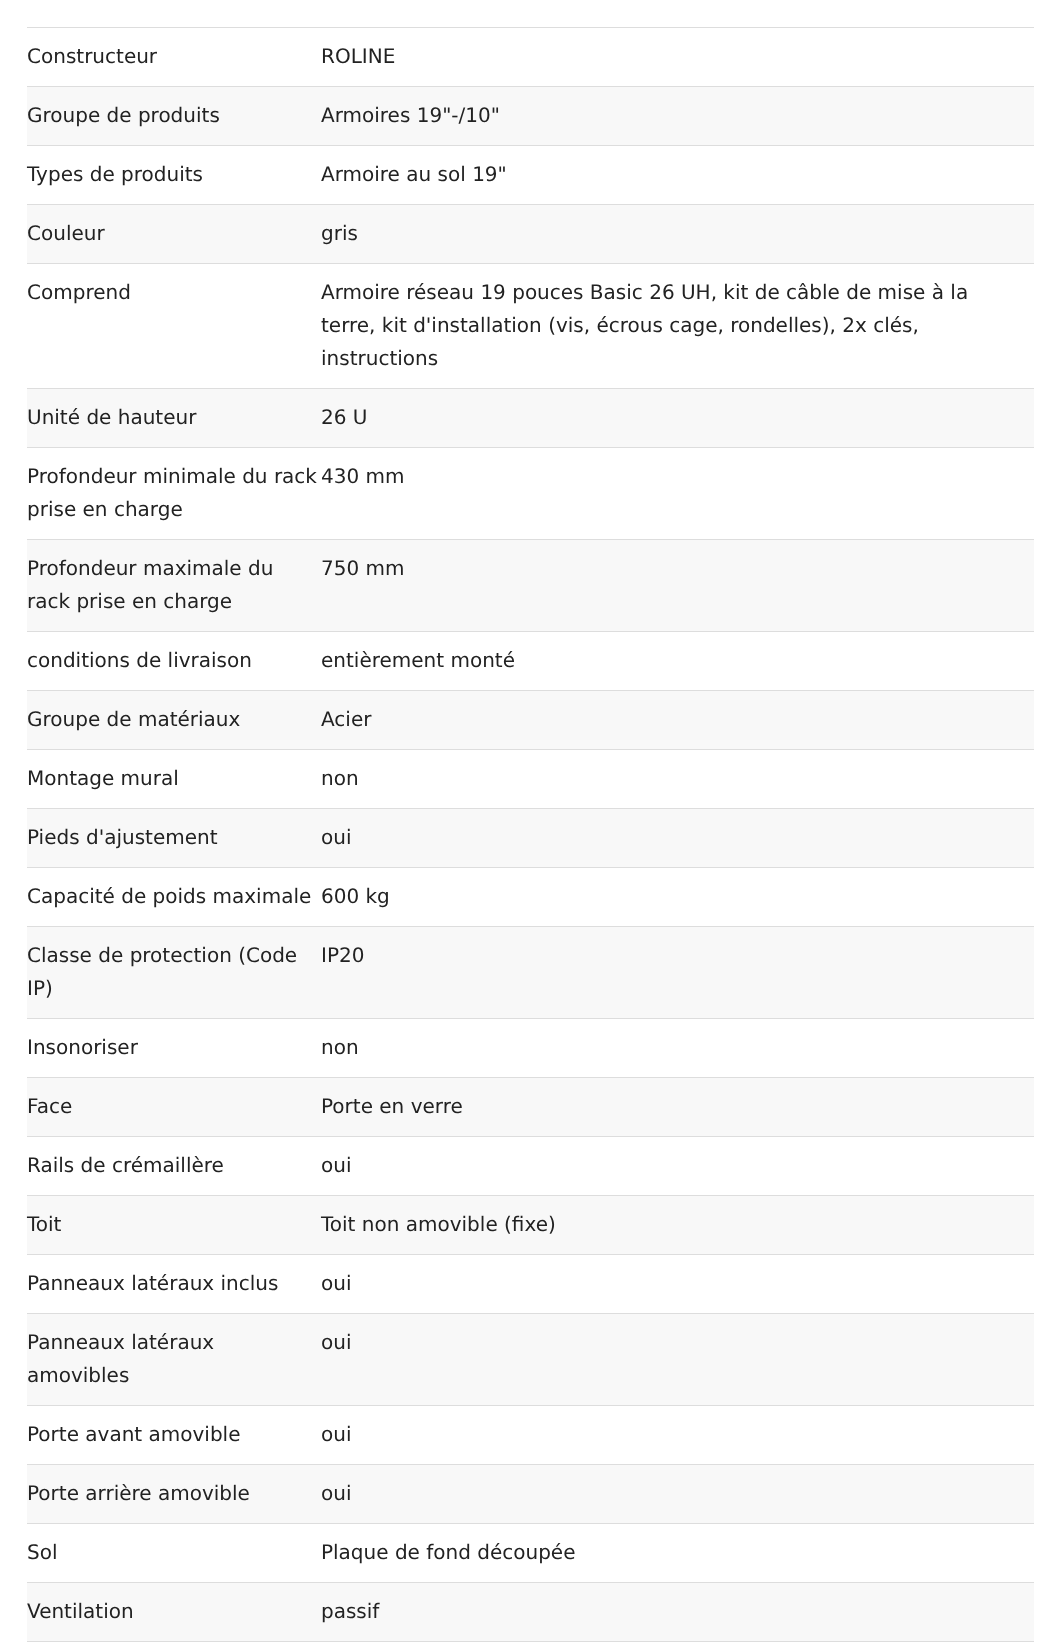| Constructeur | ROLINE |
| Groupe de produits | Armoires 19"-/10" |
| Types de produits | Armoire au sol 19" |
| Couleur | gris |
| Comprend | Armoire réseau 19 pouces Basic 26 UH, kit de câble de mise à la terre, kit d'installation (vis, écrous cage, rondelles), 2x clés, instructions |
| Unité de hauteur | 26 U |
| Profondeur minimale du rack prise en charge | 430 mm |
| Profondeur maximale du rack prise en charge | 750 mm |
| conditions de livraison | entièrement monté |
| Groupe de matériaux | Acier |
| Montage mural | non |
| Pieds d'ajustement | oui |
| Capacité de poids maximale | 600 kg |
| Classe de protection (Code IP) | IP20 |
| Insonoriser | non |
| Face | Porte en verre |
| Rails de crémaillère | oui |
| Toit | Toit non amovible (fixe) |
| Panneaux latéraux inclus | oui |
| Panneaux latéraux amovibles | oui |
| Porte avant amovible | oui |
| Porte arrière amovible | oui |
| Sol | Plaque de fond découpée |
| Ventilation | passif |